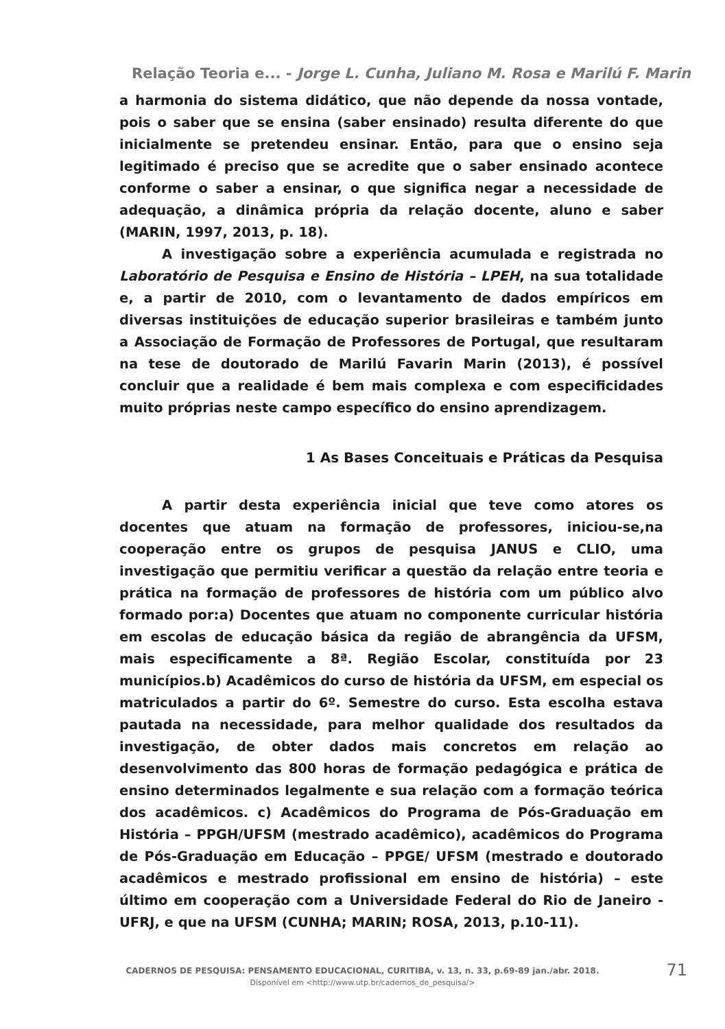Relação Teoria e... - Jorge L. Cunha, Juliano M. Rosa e Marilú F. Marin
a harmonia do sistema didático, que não depende da nossa vontade, pois o saber que se ensina (saber ensinado) resulta diferente do que inicialmente se pretendeu ensinar. Então, para que o ensino seja legitimado é preciso que se acredite que o saber ensinado acontece conforme o saber a ensinar, o que significa negar a necessidade de adequação, a dinâmica própria da relação docente, aluno e saber (MARIN, 1997, 2013, p. 18).
A investigação sobre a experiência acumulada e registrada no Laboratório de Pesquisa e Ensino de História – LPEH, na sua totalidade e, a partir de 2010, com o levantamento de dados empíricos em diversas instituições de educação superior brasileiras e também junto a Associação de Formação de Professores de Portugal, que resultaram na tese de doutorado de Marilú Favarin Marin (2013), é possível concluir que a realidade é bem mais complexa e com especificidades muito próprias neste campo específico do ensino aprendizagem.
1 As Bases Conceituais e Práticas da Pesquisa
A partir desta experiência inicial que teve como atores os docentes que atuam na formação de professores, iniciou-se,na cooperação entre os grupos de pesquisa JANUS e CLIO, uma investigação que permitiu verificar a questão da relação entre teoria e prática na formação de professores de história com um público alvo formado por:a) Docentes que atuam no componente curricular história em escolas de educação básica da região de abrangência da UFSM, mais especificamente a 8ª. Região Escolar, constituída por 23 municípios.b) Acadêmicos do curso de história da UFSM, em especial os matriculados a partir do 6º. Semestre do curso. Esta escolha estava pautada na necessidade, para melhor qualidade dos resultados da investigação, de obter dados mais concretos em relação ao desenvolvimento das 800 horas de formação pedagógica e prática de ensino determinados legalmente e sua relação com a formação teórica dos acadêmicos. c) Acadêmicos do Programa de Pós-Graduação em História – PPGH/UFSM (mestrado acadêmico), acadêmicos do Programa de Pós-Graduação em Educação – PPGE/ UFSM (mestrado e doutorado acadêmicos e mestrado profissional em ensino de história) – este último em cooperação com a Universidade Federal do Rio de Janeiro - UFRJ, e que na UFSM (CUNHA; MARIN; ROSA, 2013, p.10-11).
CADERNOS DE PESQUISA: PENSAMENTO EDUCACIONAL, CURITIBA, v. 13, n. 33, p.69-89 jan./abr. 2018.
Disponível em <http://www.utp.br/cadernos_de_pesquisa/>
71